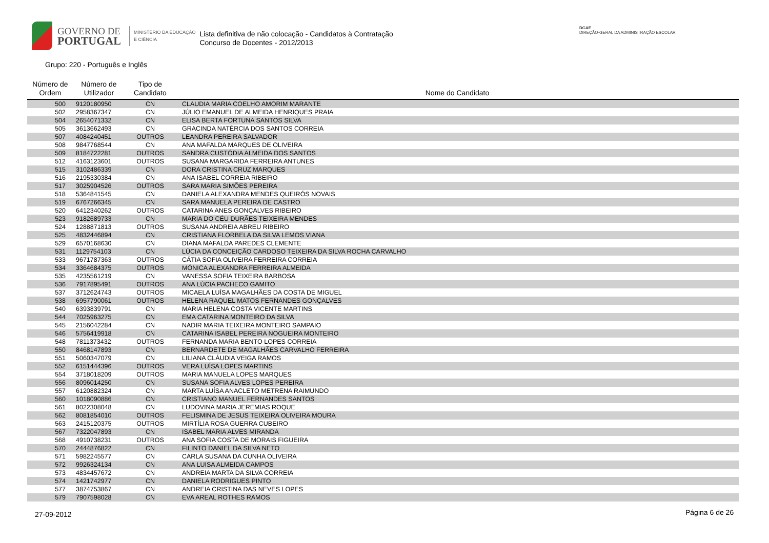GOVERNO DE
PORTUGAL
MINISTÉRIO DA EDUCAÇÃO
E CIÊNCIA
Lista definitiva de não colocação - Candidatos à Contratação
Concurso de Docentes - 2012/2013
DGAE
DIREÇÃO-GERAL DA ADMINISTRAÇÃO ESCOLAR
Grupo: 220 - Português e Inglês
| Número de Ordem | Número de Utilizador | Tipo de Candidato | Nome do Candidato |
| --- | --- | --- | --- |
| 500 | 9120180950 | CN | CLAUDIA MARIA COELHO AMORIM MARANTE |
| 502 | 2958367347 | CN | JÚLIO EMANUEL DE ALMEIDA HENRIQUES PRAIA |
| 504 | 2654071332 | CN | ELISA BERTA FORTUNA SANTOS SILVA |
| 505 | 3613662493 | CN | GRACINDA NATÉRCIA DOS SANTOS CORREIA |
| 507 | 4084240451 | OUTROS | LEANDRA PEREIRA SALVADOR |
| 508 | 9847768544 | CN | ANA MAFALDA MARQUES DE OLIVEIRA |
| 509 | 8184722281 | OUTROS | SANDRA CUSTÓDIA ALMEIDA DOS SANTOS |
| 512 | 4163123601 | OUTROS | SUSANA MARGARIDA FERREIRA ANTUNES |
| 515 | 3102486339 | CN | DORA CRISTINA CRUZ MARQUES |
| 516 | 2195330384 | CN | ANA ISABEL CORREIA RIBEIRO |
| 517 | 3025904526 | OUTROS | SARA MARIA SIMÕES PEREIRA |
| 518 | 5364841545 | CN | DANIELA ALEXANDRA MENDES QUEIRÓS NOVAIS |
| 519 | 6767266345 | CN | SARA MANUELA PEREIRA DE CASTRO |
| 520 | 6412340262 | OUTROS | CATARINA ANES GONÇALVES RIBEIRO |
| 523 | 9182689733 | CN | MARIA DO CÉU DURÃES TEIXEIRA MENDES |
| 524 | 1288871813 | OUTROS | SUSANA ANDREIA ABREU RIBEIRO |
| 525 | 4832446894 | CN | CRISTIANA FLORBELA DA SILVA LEMOS VIANA |
| 529 | 6570168630 | CN | DIANA MAFALDA PAREDES CLEMENTE |
| 531 | 1129754103 | CN | LÚCIA DA CONCEIÇÃO CARDOSO TEIXEIRA DA SILVA ROCHA CARVALHO |
| 533 | 9671787363 | OUTROS | CÁTIA SOFIA OLIVEIRA FERREIRA CORREIA |
| 534 | 3364684375 | OUTROS | MÓNICA ALEXANDRA FERREIRA ALMEIDA |
| 535 | 4235561219 | CN | VANESSA SOFIA TEIXEIRA BARBOSA |
| 536 | 7917895491 | OUTROS | ANA LÚCIA PACHECO GAMITO |
| 537 | 3712624743 | OUTROS | MICAELA LUÍSA MAGALHÃES DA COSTA DE MIGUEL |
| 538 | 6957790061 | OUTROS | HELENA RAQUEL MATOS FERNANDES GONÇALVES |
| 540 | 6393839791 | CN | MARIA HELENA COSTA VICENTE MARTINS |
| 544 | 7025963275 | CN | EMA CATARINA MONTEIRO DA SILVA |
| 545 | 2156042284 | CN | NADIR MARIA TEIXEIRA MONTEIRO SAMPAIO |
| 546 | 5756419918 | CN | CATARINA ISABEL PEREIRA NOGUEIRA MONTEIRO |
| 548 | 7811373432 | OUTROS | FERNANDA MARIA BENTO LOPES CORREIA |
| 550 | 8468147893 | CN | BERNARDETE DE MAGALHÃES CARVALHO FERREIRA |
| 551 | 5060347079 | CN | LILIANA CLÁUDIA VEIGA RAMOS |
| 552 | 6151444396 | OUTROS | VERA LUÍSA LOPES MARTINS |
| 554 | 3718018209 | OUTROS | MARIA MANUELA LOPES MARQUES |
| 556 | 8096014250 | CN | SUSANA SOFIA ALVES LOPES PEREIRA |
| 557 | 6120882324 | CN | MARTA LUÍSA ANACLETO METRENA RAIMUNDO |
| 560 | 1018090886 | CN | CRISTIANO MANUEL FERNANDES SANTOS |
| 561 | 8022308048 | CN | LUDOVINA MARIA JEREMIAS ROQUE |
| 562 | 8081854010 | OUTROS | FELISMINA DE JESUS TEIXEIRA OLIVEIRA MOURA |
| 563 | 2415120375 | OUTROS | MIRTÍLIA ROSA GUERRA CUBEIRO |
| 567 | 7322047893 | CN | ISABEL MARIA ALVES MIRANDA |
| 568 | 4910738231 | OUTROS | ANA SOFIA COSTA DE MORAIS FIGUEIRA |
| 570 | 2444876822 | CN | FILINTO DANIEL DA SILVA NETO |
| 571 | 5982245577 | CN | CARLA SUSANA DA CUNHA OLIVEIRA |
| 572 | 9926324134 | CN | ANA LUISA ALMEIDA CAMPOS |
| 573 | 4834457672 | CN | ANDREIA MARTA DA SILVA CORREIA |
| 574 | 1421742977 | CN | DANIELA RODRIGUES PINTO |
| 577 | 3874753867 | CN | ANDREIA CRISTINA DAS NEVES LOPES |
| 579 | 7907598028 | CN | EVA AREAL ROTHES RAMOS |
27-09-2012 Página 6 de 26